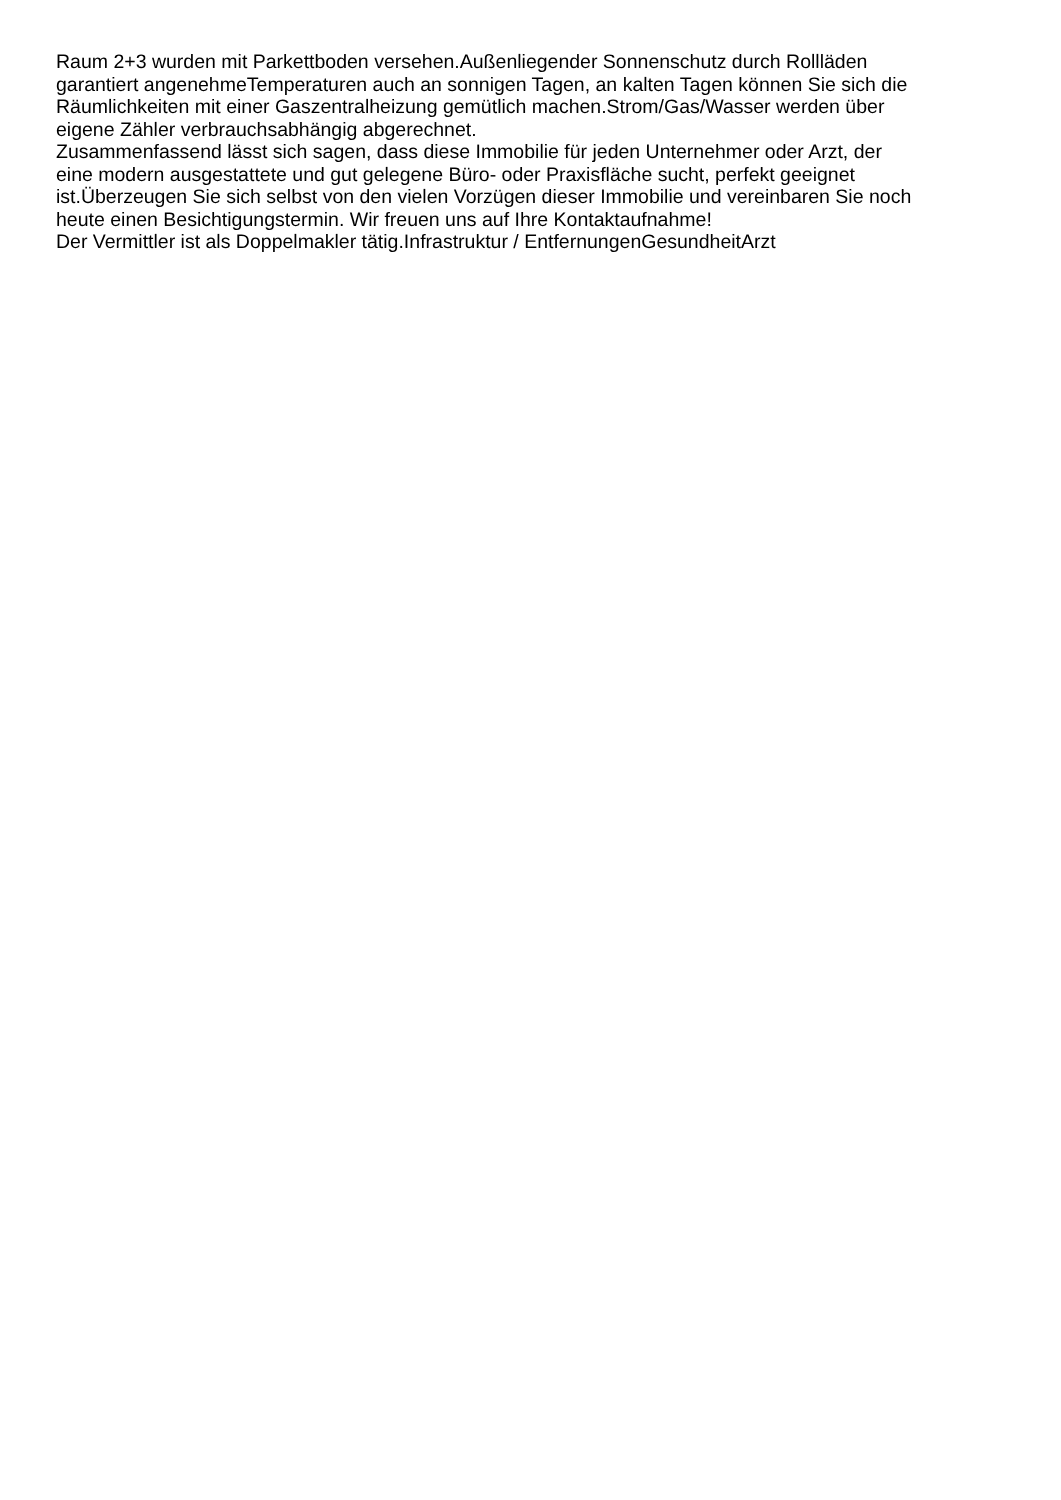Raum 2+3 wurden mit Parkettboden versehen.Außenliegender Sonnenschutz durch Rollläden
garantiert angenehmeTemperaturen auch an sonnigen Tagen, an kalten Tagen können Sie sich die
Räumlichkeiten mit einer Gaszentralheizung gemütlich machen.Strom/Gas/Wasser werden über
eigene Zähler verbrauchsabhängig abgerechnet.
Zusammenfassend lässt sich sagen, dass diese Immobilie für jeden Unternehmer oder Arzt, der
eine modern ausgestattete und gut gelegene Büro- oder Praxisfläche sucht, perfekt geeignet
ist.Überzeugen Sie sich selbst von den vielen Vorzügen dieser Immobilie und vereinbaren Sie noch
heute einen Besichtigungstermin. Wir freuen uns auf Ihre Kontaktaufnahme!
Der Vermittler ist als Doppelmakler tätig.Infrastruktur / EntfernungenGesundheitArzt